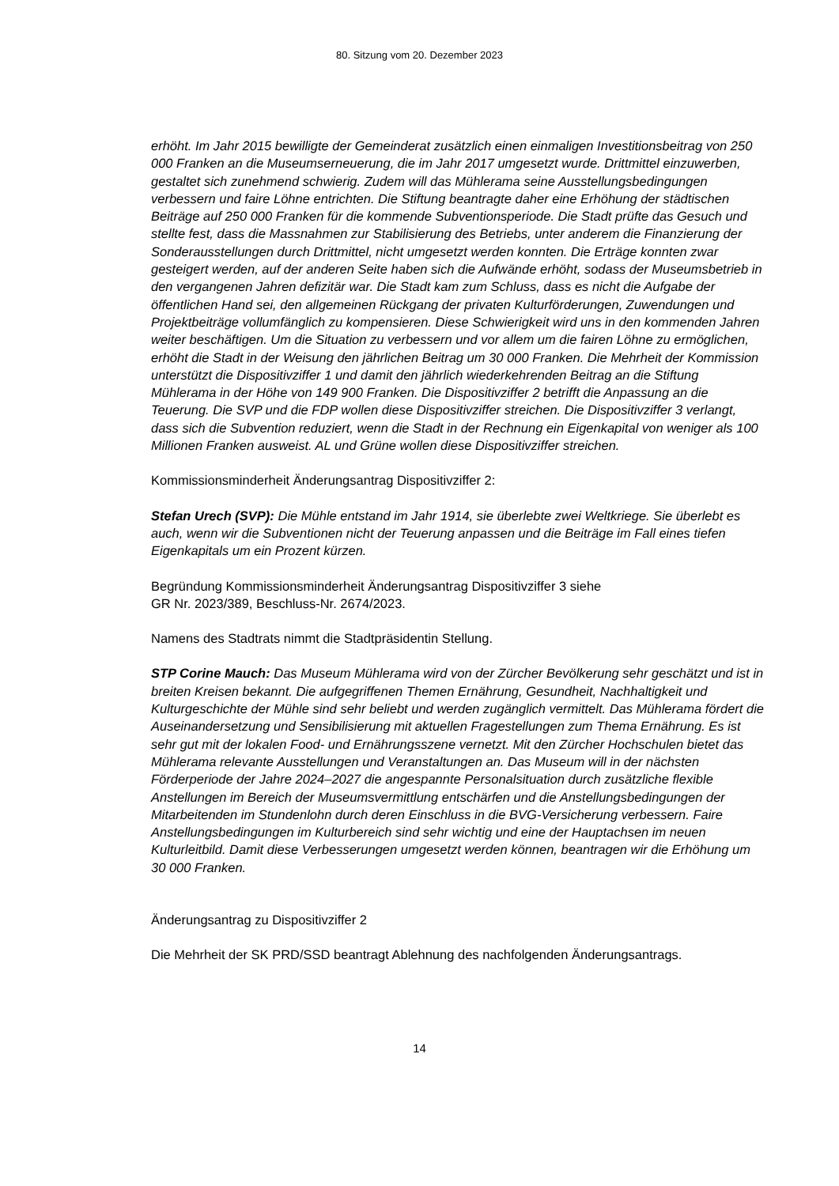80. Sitzung vom 20. Dezember 2023
erhöht. Im Jahr 2015 bewilligte der Gemeinderat zusätzlich einen einmaligen Investitionsbeitrag von 250 000 Franken an die Museumserneuerung, die im Jahr 2017 umgesetzt wurde. Drittmittel einzuwerben, gestaltet sich zunehmend schwierig. Zudem will das Mühlerama seine Ausstellungsbedingungen verbessern und faire Löhne entrichten. Die Stiftung beantragte daher eine Erhöhung der städtischen Beiträge auf 250 000 Franken für die kommende Subventionsperiode. Die Stadt prüfte das Gesuch und stellte fest, dass die Massnahmen zur Stabilisierung des Betriebs, unter anderem die Finanzierung der Sonderausstellungen durch Drittmittel, nicht umgesetzt werden konnten. Die Erträge konnten zwar gesteigert werden, auf der anderen Seite haben sich die Aufwände erhöht, sodass der Museumsbetrieb in den vergangenen Jahren defizitär war. Die Stadt kam zum Schluss, dass es nicht die Aufgabe der öffentlichen Hand sei, den allgemeinen Rückgang der privaten Kulturförderungen, Zuwendungen und Projektbeiträge vollumfänglich zu kompensieren. Diese Schwierigkeit wird uns in den kommenden Jahren weiter beschäftigen. Um die Situation zu verbessern und vor allem um die fairen Löhne zu ermöglichen, erhöht die Stadt in der Weisung den jährlichen Beitrag um 30 000 Franken. Die Mehrheit der Kommission unterstützt die Dispositivziffer 1 und damit den jährlich wiederkehrenden Beitrag an die Stiftung Mühlerama in der Höhe von 149 900 Franken. Die Dispositivziffer 2 betrifft die Anpassung an die Teuerung. Die SVP und die FDP wollen diese Dispositivziffer streichen. Die Dispositivziffer 3 verlangt, dass sich die Subvention reduziert, wenn die Stadt in der Rechnung ein Eigenkapital von weniger als 100 Millionen Franken ausweist. AL und Grüne wollen diese Dispositivziffer streichen.
Kommissionsminderheit Änderungsantrag Dispositivziffer 2:
Stefan Urech (SVP): Die Mühle entstand im Jahr 1914, sie überlebte zwei Weltkriege. Sie überlebt es auch, wenn wir die Subventionen nicht der Teuerung anpassen und die Beiträge im Fall eines tiefen Eigenkapitals um ein Prozent kürzen.
Begründung Kommissionsminderheit Änderungsantrag Dispositivziffer 3 siehe
GR Nr. 2023/389, Beschluss-Nr. 2674/2023.
Namens des Stadtrats nimmt die Stadtpräsidentin Stellung.
STP Corine Mauch: Das Museum Mühlerama wird von der Zürcher Bevölkerung sehr geschätzt und ist in breiten Kreisen bekannt. Die aufgegriffenen Themen Ernährung, Gesundheit, Nachhaltigkeit und Kulturgeschichte der Mühle sind sehr beliebt und werden zugänglich vermittelt. Das Mühlerama fördert die Auseinandersetzung und Sensibilisierung mit aktuellen Fragestellungen zum Thema Ernährung. Es ist sehr gut mit der lokalen Food- und Ernährungsszene vernetzt. Mit den Zürcher Hochschulen bietet das Mühlerama relevante Ausstellungen und Veranstaltungen an. Das Museum will in der nächsten Förderperiode der Jahre 2024–2027 die angespannte Personalsituation durch zusätzliche flexible Anstellungen im Bereich der Museumsvermittlung entschärfen und die Anstellungsbedingungen der Mitarbeitenden im Stundenlohn durch deren Einschluss in die BVG-Versicherung verbessern. Faire Anstellungsbedingungen im Kulturbereich sind sehr wichtig und eine der Hauptachsen im neuen Kulturleitbild. Damit diese Verbesserungen umgesetzt werden können, beantragen wir die Erhöhung um 30 000 Franken.
Änderungsantrag zu Dispositivziffer 2
Die Mehrheit der SK PRD/SSD beantragt Ablehnung des nachfolgenden Änderungsantrags.
14